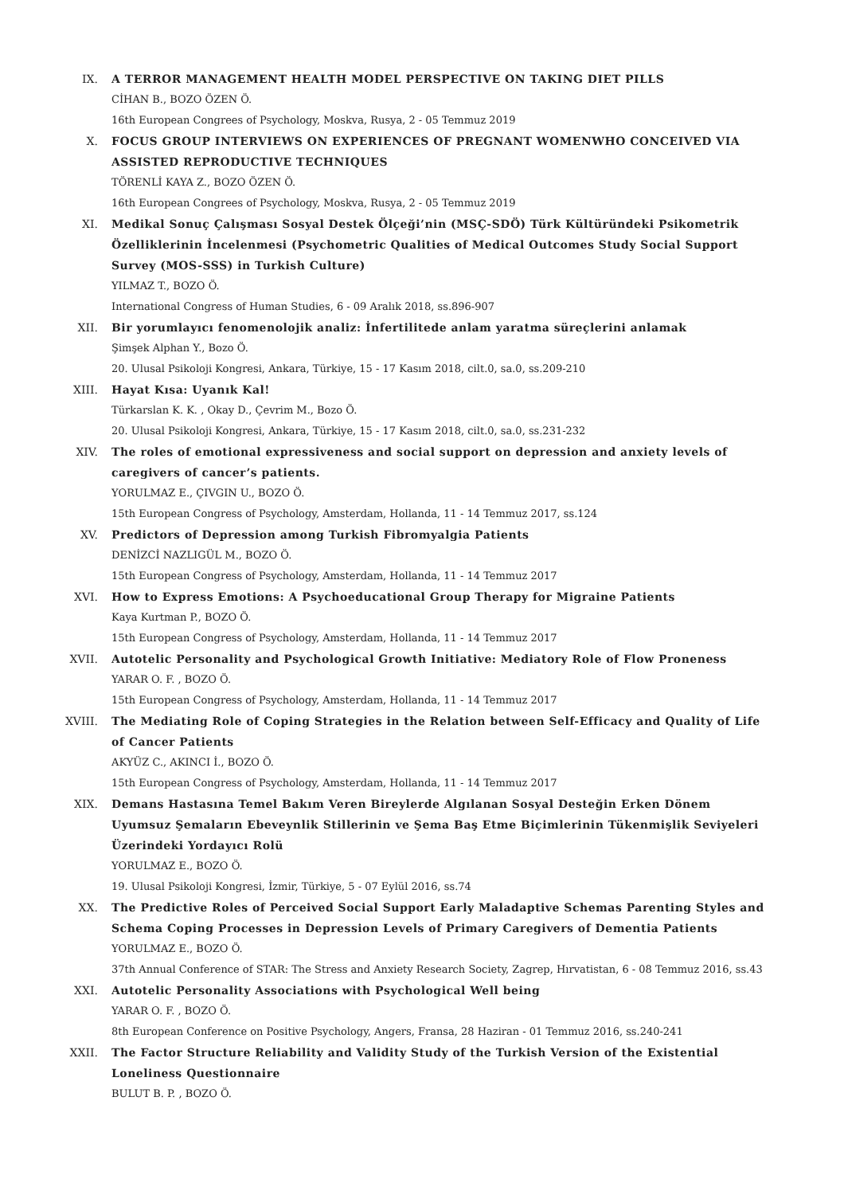IX. A TERROR MANAGEMENT HEALTH MODEL PERSPECTIVE ON TAKING DIET PILLS
CİHAN B., BOZO ÖZEN Ö.
16th European Congrees of Psychology, Moskva, Rusya, 2 - 05 Temmuz 2019
X. FOCUS GROUP INTERVIEWS ON EXPERIENCES OF PREGNANT WOMENWHO CONCEIVED VIA ASSISTED REPRODUCTIVE TECHNIQUES
TÖRENLİ KAYA Z., BOZO ÖZEN Ö.
16th European Congrees of Psychology, Moskva, Rusya, 2 - 05 Temmuz 2019
XI. Medikal Sonuç Çalışması Sosyal Destek Ölçeği’nin (MSÇ-SDÖ) Türk Kültüründeki Psikometrik Özelliklerinin İncelenmesi (Psychometric Qualities of Medical Outcomes Study Social Support Survey (MOS-SSS) in Turkish Culture)
YILMAZ T., BOZO Ö.
International Congress of Human Studies, 6 - 09 Aralık 2018, ss.896-907
XII. Bir yorumlayıcı fenomenolojik analiz: İnfertilitede anlam yaratma süreçlerini anlamak
Şimşek Alphan Y., Bozo Ö.
20. Ulusal Psikoloji Kongresi, Ankara, Türkiye, 15 - 17 Kasım 2018, cilt.0, sa.0, ss.209-210
XIII. Hayat Kısa: Uyanık Kal!
Türkarslan K. K. , Okay D., Çevrim M., Bozo Ö.
20. Ulusal Psikoloji Kongresi, Ankara, Türkiye, 15 - 17 Kasım 2018, cilt.0, sa.0, ss.231-232
XIV. The roles of emotional expressiveness and social support on depression and anxiety levels of caregivers of cancer’s patients.
YORULMAZ E., ÇIVGIN U., BOZO Ö.
15th European Congress of Psychology, Amsterdam, Hollanda, 11 - 14 Temmuz 2017, ss.124
XV. Predictors of Depression among Turkish Fibromyalgia Patients
DENİZCİ NAZLIGÜL M., BOZO Ö.
15th European Congress of Psychology, Amsterdam, Hollanda, 11 - 14 Temmuz 2017
XVI. How to Express Emotions: A Psychoeducational Group Therapy for Migraine Patients
Kaya Kurtman P., BOZO Ö.
15th European Congress of Psychology, Amsterdam, Hollanda, 11 - 14 Temmuz 2017
XVII. Autotelic Personality and Psychological Growth Initiative: Mediatory Role of Flow Proneness
YARAR O. F. , BOZO Ö.
15th European Congress of Psychology, Amsterdam, Hollanda, 11 - 14 Temmuz 2017
XVIII. The Mediating Role of Coping Strategies in the Relation between Self-Efficacy and Quality of Life of Cancer Patients
AKYÜZ C., AKINCI İ., BOZO Ö.
15th European Congress of Psychology, Amsterdam, Hollanda, 11 - 14 Temmuz 2017
XIX. Demans Hastasına Temel Bakım Veren Bireylerde Algılanan Sosyal Desteğin Erken Dönem Uyumsuz Şemaların Ebeveynlik Stillerinin ve Şema Baş Etme Biçimlerinin Tükenmişlik Seviyeleri Üzerindeki Yordayıcı Rolü
YORULMAZ E., BOZO Ö.
19. Ulusal Psikoloji Kongresi, İzmir, Türkiye, 5 - 07 Eylül 2016, ss.74
XX. The Predictive Roles of Perceived Social Support Early Maladaptive Schemas Parenting Styles and Schema Coping Processes in Depression Levels of Primary Caregivers of Dementia Patients
YORULMAZ E., BOZO Ö.
37th Annual Conference of STAR: The Stress and Anxiety Research Society, Zagrep, Hırvatistan, 6 - 08 Temmuz 2016, ss.43
XXI. Autotelic Personality Associations with Psychological Well being
YARAR O. F. , BOZO Ö.
8th European Conference on Positive Psychology, Angers, Fransa, 28 Haziran - 01 Temmuz 2016, ss.240-241
XXII. The Factor Structure Reliability and Validity Study of the Turkish Version of the Existential Loneliness Questionnaire
BULUT B. P. , BOZO Ö.